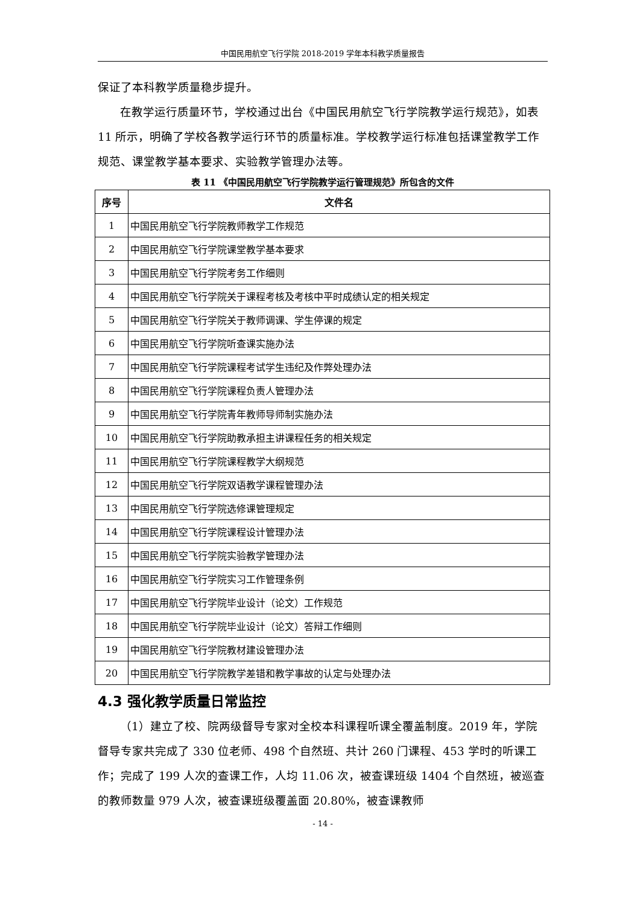中国民用航空飞行学院 2018-2019 学年本科教学质量报告
保证了本科教学质量稳步提升。
在教学运行质量环节，学校通过出台《中国民用航空飞行学院教学运行规范》，如表 11 所示，明确了学校各教学运行环节的质量标准。学校教学运行标准包括课堂教学工作规范、课堂教学基本要求、实验教学管理办法等。
表 11 《中国民用航空飞行学院教学运行管理规范》所包含的文件
| 序号 | 文件名 |
| --- | --- |
| 1 | 中国民用航空飞行学院教师教学工作规范 |
| 2 | 中国民用航空飞行学院课堂教学基本要求 |
| 3 | 中国民用航空飞行学院考务工作细则 |
| 4 | 中国民用航空飞行学院关于课程考核及考核中平时成绩认定的相关规定 |
| 5 | 中国民用航空飞行学院关于教师调课、学生停课的规定 |
| 6 | 中国民用航空飞行学院听查课实施办法 |
| 7 | 中国民用航空飞行学院课程考试学生违纪及作弊处理办法 |
| 8 | 中国民用航空飞行学院课程负责人管理办法 |
| 9 | 中国民用航空飞行学院青年教师导师制实施办法 |
| 10 | 中国民用航空飞行学院助教承担主讲课程任务的相关规定 |
| 11 | 中国民用航空飞行学院课程教学大纲规范 |
| 12 | 中国民用航空飞行学院双语教学课程管理办法 |
| 13 | 中国民用航空飞行学院选修课管理规定 |
| 14 | 中国民用航空飞行学院课程设计管理办法 |
| 15 | 中国民用航空飞行学院实验教学管理办法 |
| 16 | 中国民用航空飞行学院实习工作管理条例 |
| 17 | 中国民用航空飞行学院毕业设计（论文）工作规范 |
| 18 | 中国民用航空飞行学院毕业设计（论文）答辩工作细则 |
| 19 | 中国民用航空飞行学院教材建设管理办法 |
| 20 | 中国民用航空飞行学院教学差错和教学事故的认定与处理办法 |
4.3 强化教学质量日常监控
（1）建立了校、院两级督导专家对全校本科课程听课全覆盖制度。2019 年，学院督导专家共完成了 330 位老师、498 个自然班、共计 260 门课程、453 学时的听课工作；完成了 199 人次的查课工作，人均 11.06 次，被查课班级 1404 个自然班，被巡查的教师数量 979 人次，被查课班级覆盖面 20.80%，被查课教师
- 14 -